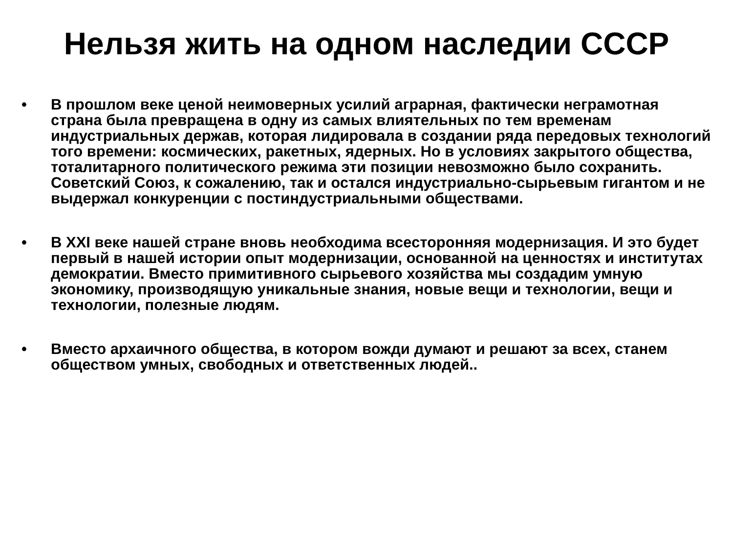Нельзя жить на одном наследии СССР
• В прошлом веке ценой неимоверных усилий аграрная, фактически неграмотная страна была превращена в одну из самых влиятельных по тем временам индустриальных держав, которая лидировала в создании ряда передовых технологий того времени: космических, ракетных, ядерных. Но в условиях закрытого общества, тоталитарного политического режима эти позиции невозможно было сохранить. Советский Союз, к сожалению, так и остался индустриально-сырьевым гигантом и не выдержал конкуренции с постиндустриальными обществами.
• В XXI веке нашей стране вновь необходима всесторонняя модернизация. И это будет первый в нашей истории опыт модернизации, основанной на ценностях и институтах демократии. Вместо примитивного сырьевого хозяйства мы создадим умную экономику, производящую уникальные знания, новые вещи и технологии, вещи и технологии, полезные людям.
• Вместо архаичного общества, в котором вожди думают и решают за всех, станем обществом умных, свободных и ответственных людей..